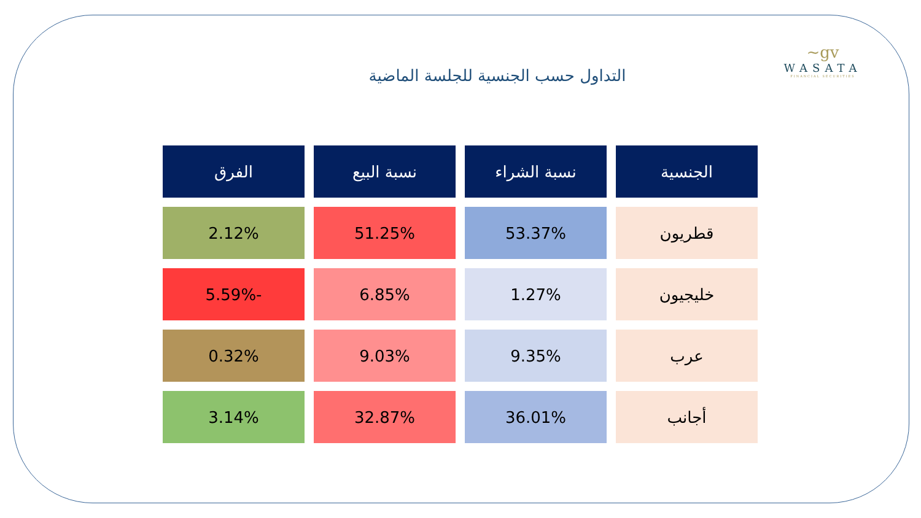~gv
WASATA
FINANCIAL SECURITIES
التداول حسب الجنسية للجلسة الماضية
| الجنسية | نسبة الشراء | نسبة البيع | الفرق |
| --- | --- | --- | --- |
| قطريون | 53.37% | 51.25% | 2.12% |
| خليجيون | 1.27% | 6.85% | -5.59% |
| عرب | 9.35% | 9.03% | 0.32% |
| أجانب | 36.01% | 32.87% | 3.14% |